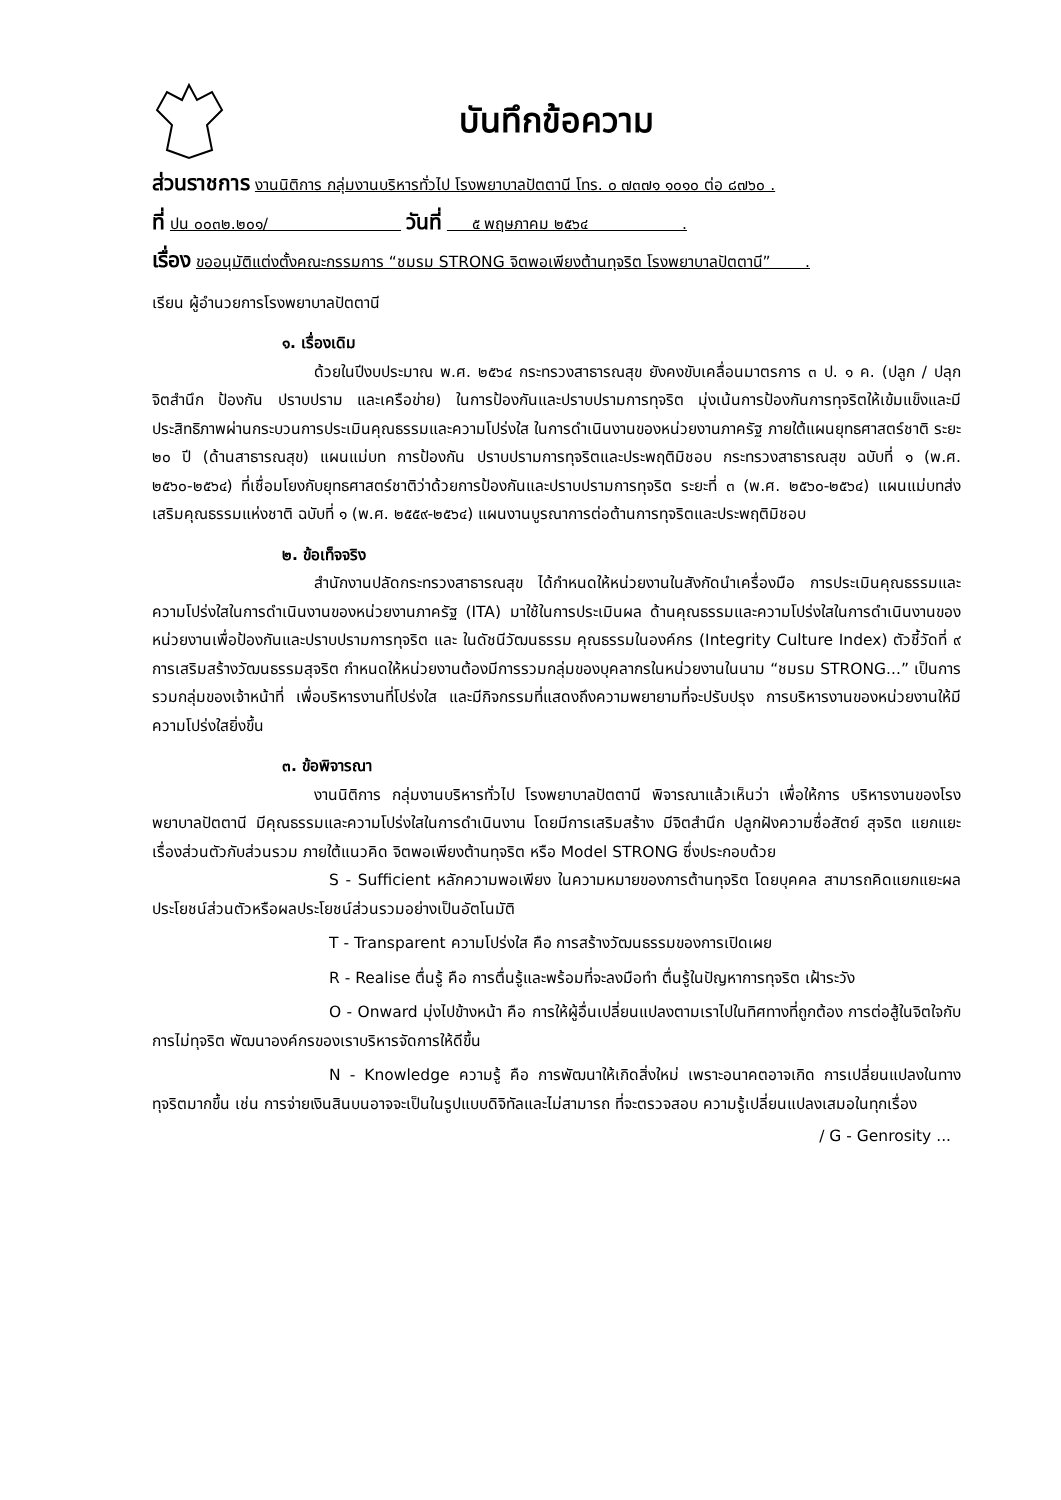บันทึกข้อความ
ส่วนราชการ งานนิติการ กลุ่มงานบริหารทั่วไป โรงพยาบาลปัตตานี โทร. ๐ ๗๓๗๑ ๑๐๑๐ ต่อ ๘๗๖๐ .
ที่ ปน ๐๐๓๒.๒๐๑/ วันที่ ๕ พฤษภาคม ๒๕๖๔ .
เรื่อง ขออนุมัติแต่งตั้งคณะกรรมการ “ชมรม STRONG จิตพอเพียงต้านทุจริต โรงพยาบาลปัตตานี” .
เรียน ผู้อำนวยการโรงพยาบาลปัตตานี
๑. เรื่องเดิม
ด้วยในปีงบประมาณ พ.ศ. ๒๕๖๔ กระทรวงสาธารณสุข ยังคงขับเคลื่อนมาตรการ ๓ ป. ๑ ค. (ปลูก / ปลุกจิตสำนึก ป้องกัน ปราบปราม และเครือข่าย) ในการป้องกันและปราบปรามการทุจริต มุ่งเน้นการป้องกันการทุจริตให้เข้มแข็งและมีประสิทธิภาพผ่านกระบวนการประเมินคุณธรรมและความโปร่งใส ในการดำเนินงานของหน่วยงานภาครัฐ ภายใต้แผนยุทธศาสตร์ชาติ ระยะ ๒๐ ปี (ด้านสาธารณสุข) แผนแม่บท การป้องกัน ปราบปรามการทุจริตและประพฤติมิชอบ กระทรวงสาธารณสุข ฉบับที่ ๑ (พ.ศ. ๒๕๖๐-๒๕๖๔) ที่เชื่อมโยงกับยุทธศาสตร์ชาติว่าด้วยการป้องกันและปราบปรามการทุจริต ระยะที่ ๓ (พ.ศ. ๒๕๖๐-๒๕๖๔) แผนแม่บทส่งเสริมคุณธรรมแห่งชาติ ฉบับที่ ๑ (พ.ศ. ๒๕๕๙-๒๕๖๔) แผนงานบูรณาการต่อต้านการทุจริตและประพฤติมิชอบ
๒. ข้อเท็จจริง
สำนักงานปลัดกระทรวงสาธารณสุข ได้กำหนดให้หน่วยงานในสังกัดนำเครื่องมือ การประเมินคุณธรรมและความโปร่งใสในการดำเนินงานของหน่วยงานภาครัฐ (ITA) มาใช้ในการประเมินผล ด้านคุณธรรมและความโปร่งใสในการดำเนินงานของหน่วยงานเพื่อป้องกันและปราบปรามการทุจริต และ ในดัชนีวัฒนธรรม คุณธรรมในองค์กร (Integrity Culture Index) ตัวชี้วัดที่ ๙ การเสริมสร้างวัฒนธรรมสุจริต กำหนดให้หน่วยงานต้องมีการรวมกลุ่มของบุคลากรในหน่วยงานในนาม “ชมรม STRONG...” เป็นการ รวมกลุ่มของเจ้าหน้าที่ เพื่อบริหารงานที่โปร่งใส และมีกิจกรรมที่แสดงถึงความพยายามที่จะปรับปรุง การบริหารงานของหน่วยงานให้มีความโปร่งใสยิ่งขึ้น
๓. ข้อพิจารณา
งานนิติการ กลุ่มงานบริหารทั่วไป โรงพยาบาลปัตตานี พิจารณาแล้วเห็นว่า เพื่อให้การ บริหารงานของโรงพยาบาลปัตตานี มีคุณธรรมและความโปร่งใสในการดำเนินงาน โดยมีการเสริมสร้าง มีจิตสำนึก ปลูกฝังความซื่อสัตย์ สุจริต แยกแยะเรื่องส่วนตัวกับส่วนรวม ภายใต้แนวคิด จิตพอเพียงต้านทุจริต หรือ Model STRONG ซึ่งประกอบด้วย
S - Sufficient หลักความพอเพียง ในความหมายของการต้านทุจริต โดยบุคคล สามารถคิดแยกแยะผลประโยชน์ส่วนตัวหรือผลประโยชน์ส่วนรวมอย่างเป็นอัตโนมัติ
T - Transparent ความโปร่งใส คือ การสร้างวัฒนธรรมของการเปิดเผย
R - Realise ตื่นรู้ คือ การตื่นรู้และพร้อมที่จะลงมือทำ ตื่นรู้ในปัญหาการทุจริต เฝ้าระวัง
O - Onward มุ่งไปข้างหน้า คือ การให้ผู้อื่นเปลี่ยนแปลงตามเราไปในทิศทางที่ถูกต้อง การต่อสู้ในจิตใจกับการไม่ทุจริต พัฒนาองค์กรของเราบริหารจัดการให้ดีขึ้น
N - Knowledge ความรู้ คือ การพัฒนาให้เกิดสิ่งใหม่ เพราะอนาคตอาจเกิด การเปลี่ยนแปลงในทางทุจริตมากขึ้น เช่น การจ่ายเงินสินบนอาจจะเป็นในรูปแบบดิจิทัลและไม่สามารถ ที่จะตรวจสอบ ความรู้เปลี่ยนแปลงเสมอในทุกเรื่อง
/ G - Genrosity ...